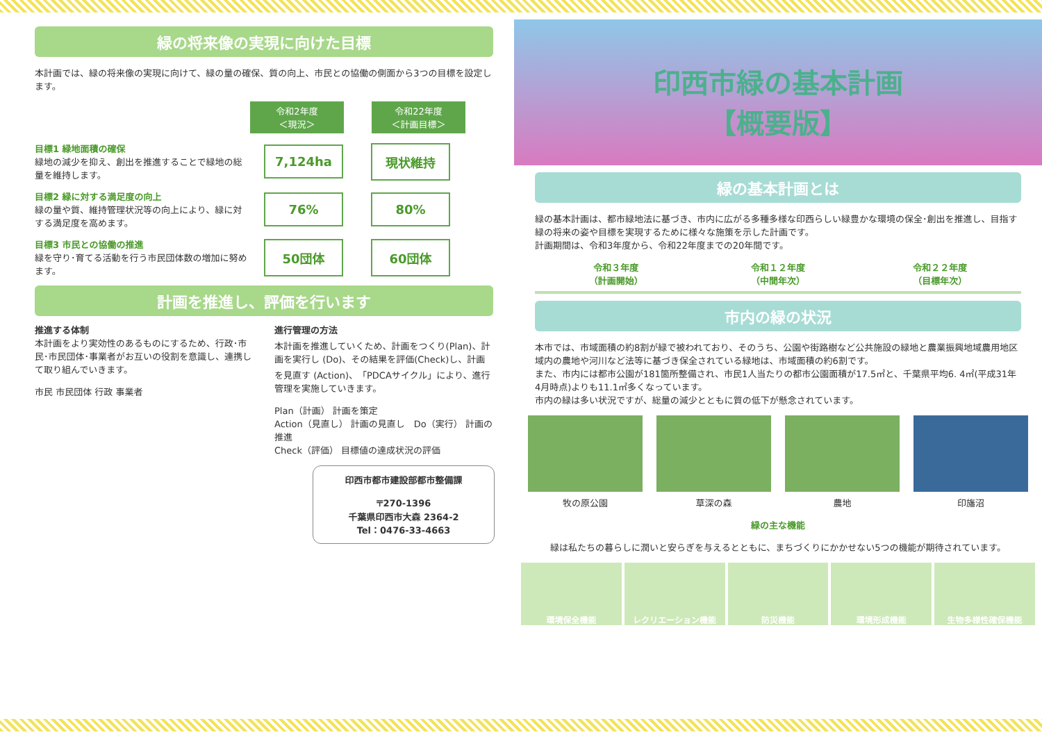緑の将来像の実現に向けた目標
本計画では、緑の将来像の実現に向けて、緑の量の確保、質の向上、市民との協働の側面から3つの目標を設定します。
令和2年度
＜現況＞
令和22年度
＜計画目標＞
目標1 緑地面積の確保
緑地の減少を抑え、創出を推進することで緑地の総量を維持します。
7,124ha 現状維持
目標2 緑に対する満足度の向上
緑の量や質、維持管理状況等の向上により、緑に対する満足度を高めます。
76% 80%
目標3 市民との協働の推進
緑を守り･育てる活動を行う市民団体数の増加に努めます。
50団体 60団体
計画を推進し、評価を行います
推進する体制
本計画をより実効性のあるものにするため、行政･市民･市民団体･事業者がお互いの役割を意識し、連携して取り組んでいきます。
市民 市民団体 行政 事業者
進行管理の方法
本計画を推進していくため、計画をつくり(Plan)、計画を実行し (Do)、その結果を評価(Check)し、計画を見直す (Action)、「PDCAサイクル」により、進行管理を実施していきます。
Plan（計画） 計画を策定
Action（見直し） 計画の見直し　Do（実行） 計画の推進
Check（評価） 目標値の達成状況の評価
印西市都市建設部都市整備課
〒270-1396
千葉県印西市大森 2364-2
Tel：0476-33-4663
印西市緑の基本計画
【概要版】
緑の基本計画とは
緑の基本計画は、都市緑地法に基づき、市内に広がる多種多様な印西らしい緑豊かな環境の保全･創出を推進し、目指す緑の将来の姿や目標を実現するために様々な施策を示した計画です。
計画期間は、令和3年度から、令和22年度までの20年間です。
令和３年度
（計画開始） 令和１２年度
（中間年次） 令和２２年度
（目標年次）
市内の緑の状況
本市では、市域面積の約8割が緑で被われており、そのうち、公園や街路樹など公共施設の緑地と農業振興地域農用地区域内の農地や河川など法等に基づき保全されている緑地は、市域面積の約6割です。
また、市内には都市公園が181箇所整備され、市民1人当たりの都市公園面積が17.5㎡と、千葉県平均6. 4㎡(平成31年4月時点)よりも11.1㎡多くなっています。
市内の緑は多い状況ですが、総量の減少とともに質の低下が懸念されています。
牧の原公園 草深の森 農地 印旛沼
緑の主な機能
緑は私たちの暮らしに潤いと安らぎを与えるとともに、まちづくりにかかせない5つの機能が期待されています。
環境保全機能 レクリエーション機能 防災機能 環境形成機能 生物多様性確保機能